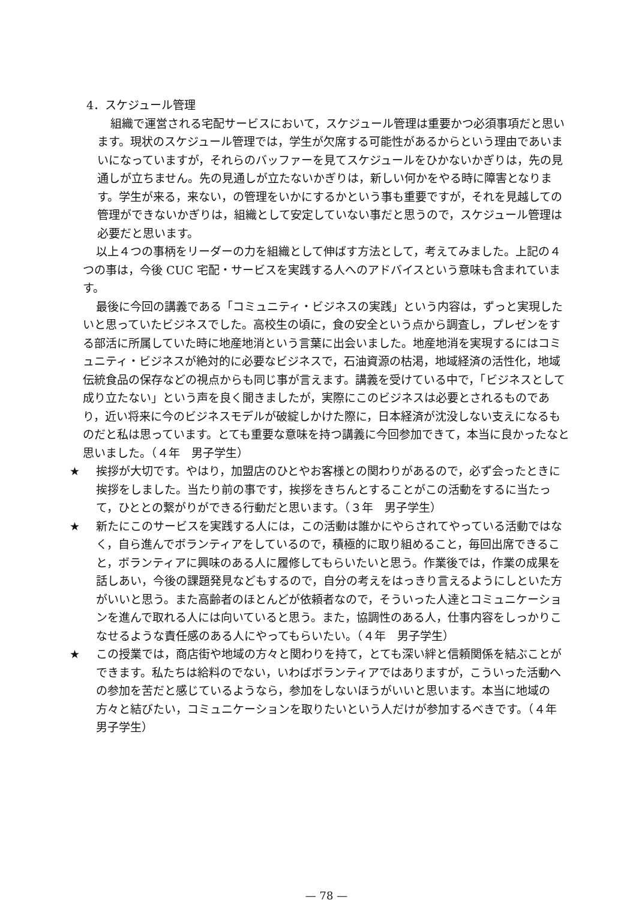4．スケジュール管理
組織で運営される宅配サービスにおいて，スケジュール管理は重要かつ必須事項だと思います。現状のスケジュール管理では，学生が欠席する可能性があるからという理由であいまいになっていますが，それらのバッファーを見てスケジュールをひかないかぎりは，先の見通しが立ちません。先の見通しが立たないかぎりは，新しい何かをやる時に障害となります。学生が来る，来ない，の管理をいかにするかという事も重要ですが，それを見越しての管理ができないかぎりは，組織として安定していない事だと思うので，スケジュール管理は必要だと思います。
以上４つの事柄をリーダーの力を組織として伸ばす方法として，考えてみました。上記の４つの事は，今後 CUC 宅配・サービスを実践する人へのアドバイスという意味も含まれています。
最後に今回の講義である「コミュニティ・ビジネスの実践」という内容は，ずっと実現したいと思っていたビジネスでした。高校生の頃に，食の安全という点から調査し，プレゼンをする部活に所属していた時に地産地消という言葉に出会いました。地産地消を実現するにはコミュニティ・ビジネスが絶対的に必要なビジネスで，石油資源の枯渇，地域経済の活性化，地域伝統食品の保存などの視点からも同じ事が言えます。講義を受けている中で，「ビジネスとして成り立たない」という声を良く聞きましたが，実際にこのビジネスは必要とされるものであり，近い将来に今のビジネスモデルが破綻しかけた際に，日本経済が沈没しない支えになるものだと私は思っています。とても重要な意味を持つ講義に今回参加できて，本当に良かったなと思いました。（４年　男子学生）
★ 挨拶が大切です。やはり，加盟店のひとやお客様との関わりがあるので，必ず会ったときに挨拶をしました。当たり前の事です，挨拶をきちんとすることがこの活動をするに当たって，ひととの繋がりができる行動だと思います。（３年　男子学生）
★ 新たにこのサービスを実践する人には，この活動は誰かにやらされてやっている活動ではなく，自ら進んでボランティアをしているので，積極的に取り組めること，毎回出席できること，ボランティアに興味のある人に履修してもらいたいと思う。作業後では，作業の成果を話しあい，今後の課題発見などもするので，自分の考えをはっきり言えるようにしといた方がいいと思う。また高齢者のほとんどが依頼者なので，そういった人達とコミュニケーションを進んで取れる人には向いていると思う。また，協調性のある人，仕事内容をしっかりこなせるような責任感のある人にやってもらいたい。（４年　男子学生）
★ この授業では，商店街や地域の方々と関わりを持て，とても深い絆と信頼関係を結ぶことができます。私たちは給料のでない，いわばボランティアではありますが，こういった活動への参加を苦だと感じているようなら，参加をしないほうがいいと思います。本当に地域の方々と結びたい，コミュニケーションを取りたいという人だけが参加するべきです。（４年　男子学生）
— 78 —